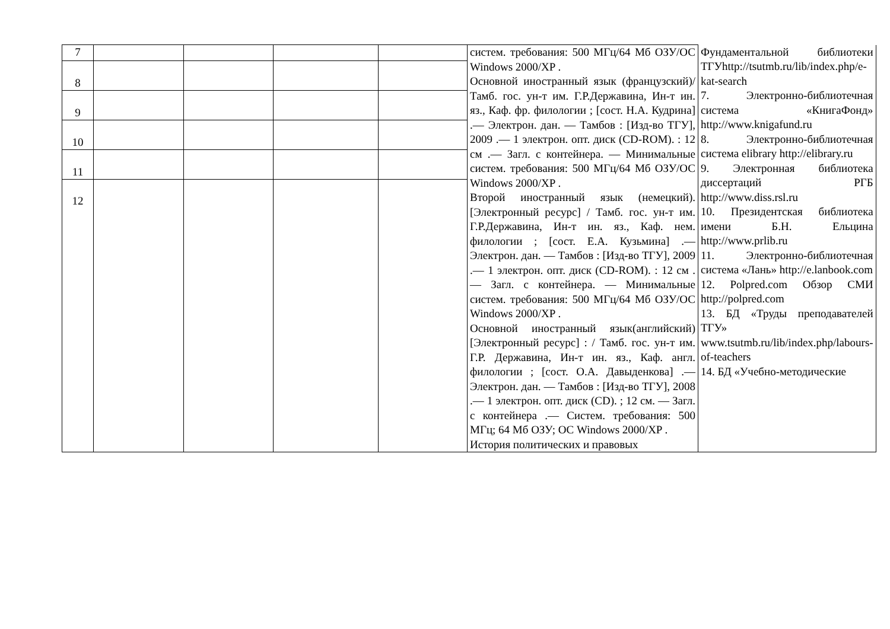| 7 | | | | | систем. требования: 500 МГц/64 Мб ОЗУ/ОС Windows 2000/XP . Основной иностранный язык (французский)/ Тамб. гос. ун-т им. Г.Р.Державина, Ин-т ин. яз., Каф. фр. филологии ; [сост. Н.А. Кудрина] .— Электрон. дан. — Тамбов : [Изд-во ТГУ], 2009 .— 1 электрон. опт. диск (CD-ROM). : 12 см .— Загл. с контейнера. — Минимальные систем. требования: 500 МГц/64 Мб ОЗУ/ОС Windows 2000/XP . Второй иностранный язык (немецкий). [Электронный ресурс] / Тамб. гос. ун-т им. Г.Р.Державина, Ин-т ин. яз., Каф. нем. филологии ; [сост. Е.А. Кузьмина] .— Электрон. дан. — Тамбов : [Изд-во ТГУ], 2009 .— 1 электрон. опт. диск (CD-ROM). : 12 см .— Загл. с контейнера. — Минимальные систем. требования: 500 МГц/64 Мб ОЗУ/ОС Windows 2000/XP . Основной иностранный язык(английский)[Электронный ресурс] : / Тамб. гос. ун-т им. Г.Р. Державина, Ин-т ин. яз., Каф. англ. филологии ; [сост. О.А. Давыденкова] .— Электрон. дан. — Тамбов : [Изд-во ТГУ], 2008 .— 1 электрон. опт. диск (CD). ; 12 см. — Загл. с контейнера .— Систем. требования: 500 МГц; 64 Мб ОЗУ; ОС Windows 2000/XP . История политических и правовых | Фундаментальной библиотеки ТГУhttp://tsutmb.ru/lib/index.php/e-kat-search 7. Электронно-библиотечная система «КнигаФонд» http://www.knigafund.ru 8. Электронно-библиотечная система elibrary http://elibrary.ru 9. Электронная библиотека диссертаций РГБ http://www.diss.rsl.ru 10. Президентская библиотека имени Б.Н. Ельцина http://www.prlib.ru 11. Электронно-библиотечная система «Лань» http://e.lanbook.com 12. Polpred.com Обзор СМИ http://polpred.com 13. БД «Труды преподавателей ТГУ» www.tsutmb.ru/lib/index.php/labours-of-teachers 14. БД «Учебно-методические |
| 8 | | | | | | |
| 9 | | | | | | |
| 10 | | | | | | |
| 11 | | | | | | |
| 12 | | | | | | |